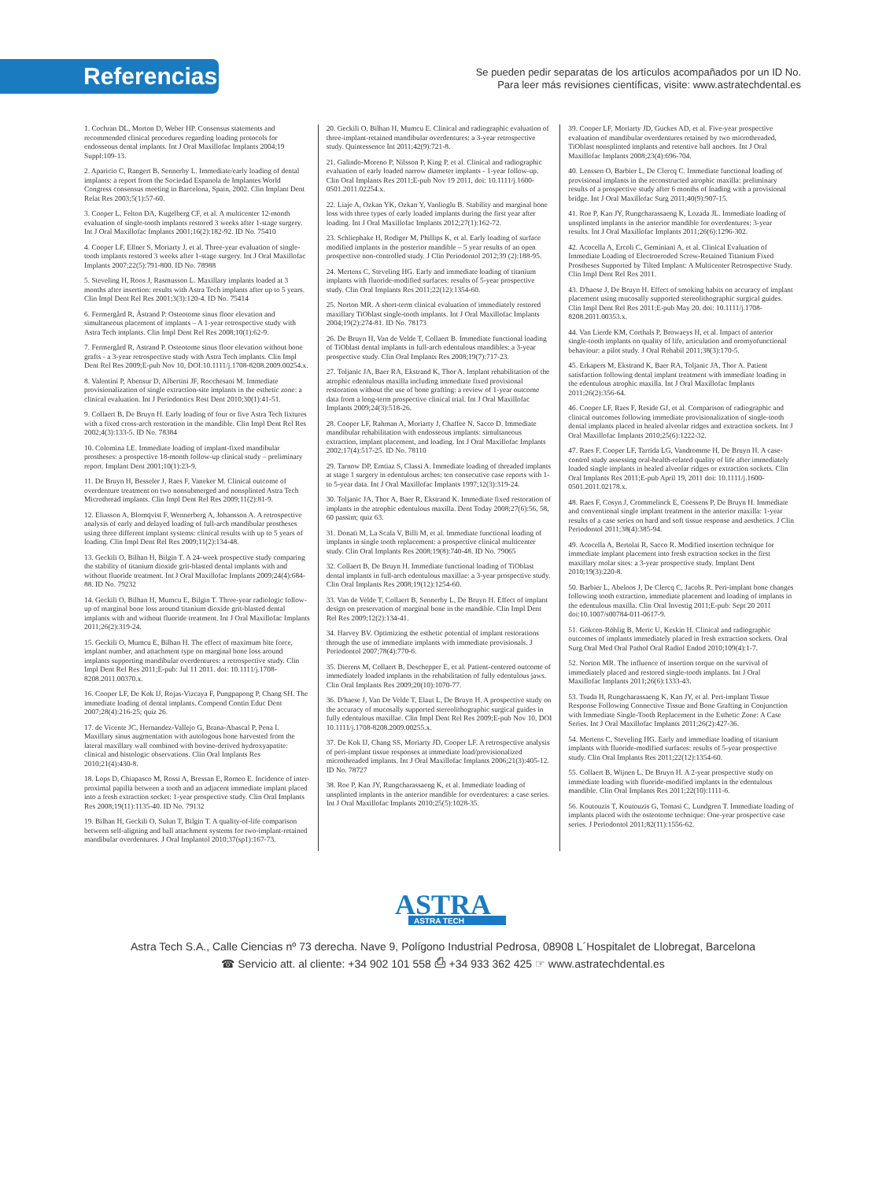Referencias
Se pueden pedir separatas de los artículos acompañados por un ID No.
Para leer más revisiones científicas, visite: www.astratechdental.es
1. Cochran DL, Morton D, Weber HP. Consensus statements and recommended clinical procedures regarding loading protocols for endosseous dental implants. Int J Oral Maxillofac Implants 2004;19 Suppl:109-13.
2. Aparicio C, Rangert B, Sennerby L. Immediate/early loading of dental implants: a report from the Sociedad Espanola de Implantes World Congress consensus meeting in Barcelona, Spain, 2002. Clin Implant Dent Relat Res 2003;5(1):57-60.
3. Cooper L, Felton DA, Kugelberg CF, et al. A multicenter 12-month evaluation of single-tooth implants restored 3 weeks after 1-stage surgery. Int J Oral Maxillofac Implants 2001;16(2):182-92. ID No. 75410
4. Cooper LF, Ellner S, Moriarty J, et al. Three-year evaluation of single-tooth implants restored 3 weeks after 1-stage surgery. Int J Oral Maxillofac Implants 2007;22(5):791-800. ID No. 78988
5. Steveling H, Roos J, Rasmusson L. Maxillary implants loaded at 3 months after insertion: results with Astra Tech implants after up to 5 years. Clin Impl Dent Rel Res 2001;3(3):120-4. ID No. 75414
6. Fermergård R, Åstrand P. Osteotome sinus floor elevation and simultaneous placement of implants – A 1-year retrospective study with Astra Tech implants. Clin Impl Dent Rel Res 2008;10(1):62-9.
7. Fermergård R, Astrand P. Osteotome sinus floor elevation without bone grafts - a 3-year retrospective study with Astra Tech implants. Clin Impl Dent Rel Res 2009;E-pub Nov 10, DOI:10.1111/j.1708-8208.2009.00254.x.
8. Valentini P, Abensur D, Albertini JF, Rocchesani M. Immediate provisionalization of single extraction-site implants in the esthetic zone: a clinical evaluation. Int J Periodontics Rest Dent 2010;30(1):41-51.
9. Collaert B, De Bruyn H. Early loading of four or five Astra Tech fixtures with a fixed cross-arch restoration in the mandible. Clin Impl Dent Rel Res 2002;4(3):133-5. ID No. 78384
10. Colomina LE. Immediate loading of implant-fixed mandibular prostheses: a prospective 18-month follow-up clinical study – preliminary report. Implant Dent 2001;10(1):23-9.
11. De Bruyn H, Besseler J, Raes F, Vaneker M. Clinical outcome of overdenture treatment on two nonsubmerged and nonsplinted Astra Tech Microthread implants. Clin Impl Dent Rel Res 2009;11(2):81-9.
12. Eliasson A, Blomqvist F, Wennerberg A, Johansson A. A retrospective analysis of early and delayed loading of full-arch mandibular prostheses using three different implant systems: clinical results with up to 5 years of loading. Clin Impl Dent Rel Res 2009;11(2):134-48.
13. Geckili O, Bilhan H, Bilgin T. A 24-week prospective study comparing the stability of titanium dioxide grit-blasted dental implants with and without fluoride treatment. Int J Oral Maxillofac Implants 2009;24(4):684-88. ID No. 79232
14. Geckili O, Bilhan H, Mumcu E, Bilgin T. Three-year radiologic follow-up of marginal bone loss around titanium dioxide grit-blasted dental implants with and without fluoride treatment. Int J Oral Maxillofac Implants 2011;26(2):319-24.
15. Geckili O, Mumcu E, Bilhan H. The effect of maximum bite force, implant number, and attachment type on marginal bone loss around implants supporting mandibular overdentures: a retrospective study. Clin Impl Dent Rel Res 2011;E-pub: Jul 11 2011. doi: 10.1111/j.1708-8208.2011.00370.x.
16. Cooper LF, De Kok IJ, Rojas-Vizcaya F, Pungpapong P, Chang SH. The immediate loading of dental implants. Compend Contin Educ Dent 2007;28(4):216-25; quiz 26.
17. de Vicente JC, Hernandez-Vallejo G, Brana-Abascal P, Pena I. Maxillary sinus augmentation with autologous bone harvested from the lateral maxillary wall combined with bovine-derived hydroxyapatite: clinical and histologic observations. Clin Oral Implants Res 2010;21(4):430-8.
18. Lops D, Chiapasco M, Rossi A, Bressan E, Romeo E. Incidence of inter-proximal papilla between a tooth and an adjacent immediate implant placed into a fresh extraction socket: 1-year prospective study. Clin Oral Implants Res 2008;19(11):1135-40. ID No. 79132
19. Bilhan H, Geckili O, Sulun T, Bilgin T. A quality-of-life comparison between self-aligning and ball attachment systems for two-implant-retained mandibular overdentures. J Oral Implantol 2010;37(sp1):167-73.
20. Geckili O, Bilhan H, Mumcu E. Clinical and radiographic evaluation of three-implant-retained mandibular overdentures: a 3-year retrospective study. Quintessence Int 2011;42(9):721-8.
21. Galindo-Moreno P, Nilsson P, King P, et al. Clinical and radiographic evaluation of early loaded narrow diameter implants - 1-year follow-up. Clin Oral Implants Res 2011;E-pub Nov 19 2011, doi: 10.1111/j.1600-0501.2011.02254.x.
22. Liaje A, Ozkan YK, Ozkan Y, Vanlioglu B. Stability and marginal bone loss with three types of early loaded implants during the first year after loading. Int J Oral Maxillofac Implants 2012;27(1):162-72.
23. Schliephake H, Rodiger M, Phillips K, et al. Early loading of surface modified implants in the posterior mandible – 5 year results of an open prospective non-controlled study. J Clin Periodontol 2012;39 (2):188-95.
24. Mertens C, Steveling HG. Early and immediate loading of titanium implants with fluoride-modified surfaces: results of 5-year prospective study. Clin Oral Implants Res 2011;22(12):1354-60.
25. Norton MR. A short-term clinical evaluation of immediately restored maxillary TiOblast single-tooth implants. Int J Oral Maxillofac Implants 2004;19(2):274-81. ID No. 78173
26. De Bruyn H, Van de Velde T, Collaert B. Immediate functional loading of TiOblast dental implants in full-arch edentulous mandibles: a 3-year prospective study. Clin Oral Implants Res 2008;19(7):717-23.
27. Toljanic JA, Baer RA, Ekstrand K, Thor A. Implant rehabilitation of the atrophic edentulous maxilla including immediate fixed provisional restoration without the use of bone grafting: a review of 1-year outcome data from a long-term prospective clinical trial. Int J Oral Maxillofac Implants 2009;24(3):518-26.
28. Cooper LF, Rahman A, Moriarty J, Chaffee N, Sacco D. Immediate mandibular rehabilitation with endosseous implants: simultaneous extraction, implant placement, and loading. Int J Oral Maxillofac Implants 2002;17(4):517-25. ID No. 78110
29. Tarnow DP, Emtiaz S, Classi A. Immediate loading of threaded implants at stage 1 surgery in edentulous arches: ten consecutive case reports with 1- to 5-year data. Int J Oral Maxillofac Implants 1997;12(3):319-24.
30. Toljanic JA, Thor A, Baer R, Ekstrand K. Immediate fixed restoration of implants in the atrophic edentulous maxilla. Dent Today 2008;27(6):56, 58, 60 passim; quiz 63.
31. Donati M, La Scala V, Billi M, et al. Immediate functional loading of implants in single tooth replacement: a prospective clinical multicenter study. Clin Oral Implants Res 2008;19(8):740-48. ID No. 79065
32. Collaert B, De Bruyn H. Immediate functional loading of TiOblast dental implants in full-arch edentulous maxillae: a 3-year prospective study. Clin Oral Implants Res 2008;19(12):1254-60.
33. Van de Velde T, Collaert B, Sennerby L, De Bruyn H. Effect of implant design on preservation of marginal bone in the mandible. Clin Impl Dent Rel Res 2009;12(2):134-41.
34. Harvey BV. Optimizing the esthetic potential of implant restorations through the use of immediate implants with immediate provisionals. J Periodontol 2007;78(4):770-6.
35. Dierens M, Collaert B, Deschepper E, et al. Patient-centered outcome of immediately loaded implants in the rehabilitation of fully edentulous jaws. Clin Oral Implants Res 2009;20(10):1070-77.
36. D'haese J, Van De Velde T, Elaut L, De Bruyn H. A prospective study on the accuracy of mucosally supported stereolithographic surgical guides in fully edentulous maxillae. Clin Impl Dent Rel Res 2009;E-pub Nov 10, DOI 10.1111/j.1708-8208.2009.00255.x.
37. De Kok IJ, Chang SS, Moriarty JD, Cooper LF. A retrospective analysis of peri-implant tissue responses at immediate load/provisionalized microthreaded implants. Int J Oral Maxillofac Implants 2006;21(3):405-12. ID No. 78727
38. Roe P, Kan JY, Rungcharassaeng K, et al. Immediate loading of unsplinted implants in the anterior mandible for overdentures: a case series. Int J Oral Maxillofac Implants 2010;25(5):1028-35.
39. Cooper LF, Moriarty JD, Guckes AD, et al. Five-year prospective evaluation of mandibular overdentures retained by two microthreaded, TiOblast nonsplinted implants and retentive ball anchors. Int J Oral Maxillofac Implants 2008;23(4):696-704.
40. Lenssen O, Barbier L, De Clercq C. Immediate functional loading of provisional implants in the reconstructed atrophic maxilla: preliminary results of a prospective study after 6 months of loading with a provisional bridge. Int J Oral Maxillofac Surg 2011;40(9):907-15.
41. Roe P, Kan JY, Rungcharassaeng K, Lozada JL. Immediate loading of unsplinted implants in the anterior mandible for overdentures: 3-year results. Int J Oral Maxillofac Implants 2011;26(6):1296-302.
42. Acocella A, Ercoli C, Geminiani A, et al. Clinical Evaluation of Immediate Loading of Electroeroded Screw-Retained Titanium Fixed Prostheses Supported by Tilted Implant: A Multicenter Retrospective Study. Clin Impl Dent Rel Res 2011.
43. D'haese J, De Bruyn H. Effect of smoking habits on accuracy of implant placement using mucosally supported stereolithographic surgical guides. Clin Impl Dent Rel Res 2011;E-pub May 20. doi: 10.1111/j.1708-8208.2011.00353.x.
44. Van Lierde KM, Corthals P, Browaeys H, et al. Impact of anterior single-tooth implants on quality of life, articulation and oromyofunctional behaviour: a pilot study. J Oral Rehabil 2011;38(3):170-5.
45. Erkapers M, Ekstrand K, Baer RA, Toljanic JA, Thor A. Patient satisfaction following dental implant treatment with immediate loading in the edentulous atrophic maxilla. Int J Oral Maxillofac Implants 2011;26(2):356-64.
46. Cooper LF, Raes F, Reside GJ, et al. Comparison of radiographic and clinical outcomes following immediate provisionalization of single-tooth dental implants placed in healed alveolar ridges and extraction sockets. Int J Oral Maxillofac Implants 2010;25(6):1222-32.
47. Raes F, Cooper LF, Tarrida LG, Vandromme H, De Bruyn H. A case-control study assessing oral-health-related quality of life after immediately loaded single implants in healed alveolar ridges or extraction sockets. Clin Oral Implants Res 2011;E-pub April 19, 2011 doi: 10.1111/j.1600-0501.2011.02178.x.
48. Raes F, Cosyn J, Crommelinck E, Coessens P, De Bruyn H. Immediate and conventional single implant treatment in the anterior maxilla: 1-year results of a case series on hard and soft tissue response and aesthetics. J Clin Periodontol 2011;38(4):385-94.
49. Acocella A, Bertolai R, Sacco R. Modified insertion technique for immediate implant placement into fresh extraction socket in the first maxillary molar sites: a 3-year prospective study. Implant Dent 2010;19(3):220-8.
50. Barbier L, Abeloos J, De Clercq C, Jacobs R. Peri-implant bone changes following tooth extraction, immediate placement and loading of implants in the edentulous maxilla. Clin Oral Investig 2011;E-pub: Sept 20 2011 doi:10.1007/s00784-011-0617-9.
51. Gökcen-Röhlig B, Meric U, Keskin H. Clinical and radiographic outcomes of implants immediately placed in fresh extraction sockets. Oral Surg Oral Med Oral Pathol Oral Radiol Endod 2010;109(4):1-7.
52. Norton MR. The influence of insertion torque on the survival of immediately placed and restored single-tooth implants. Int J Oral Maxillofac Implants 2011;26(6):1333-43.
53. Tsuda H, Rungcharassaeng K, Kan JY, et al. Peri-implant Tissue Response Following Connective Tissue and Bone Grafting in Conjunction with Immediate Single-Tooth Replacement in the Esthetic Zone: A Case Series. Int J Oral Maxillofac Implants 2011;26(2):427-36.
54. Mertens C, Steveling HG. Early and immediate loading of titanium implants with fluoride-modified surfaces: results of 5-year prospective study. Clin Oral Implants Res 2011;22(12):1354-60.
55. Collaert B, Wijnen L, De Bruyn H. A 2-year prospective study on immediate loading with fluoride-modified implants in the edentulous mandible. Clin Oral Implants Res 2011;22(10):1111-6.
56. Koutouzis T, Koutouzis G, Tomasi C, Lundgren T. Immediate loading of implants placed with the osteotome technique: One-year prospective case series. J Periodontol 2011;82(11):1556-62.
ASTRA
ASTRA TECH
Astra Tech S.A., Calle Ciencias nº 73 derecha. Nave 9, Polígono Industrial Pedrosa, 08908 L´Hospitalet de Llobregat, Barcelona
☎ Servicio att. al cliente: +34 902 101 558 ⎙ +34 933 362 425 ☞ www.astratechdental.es